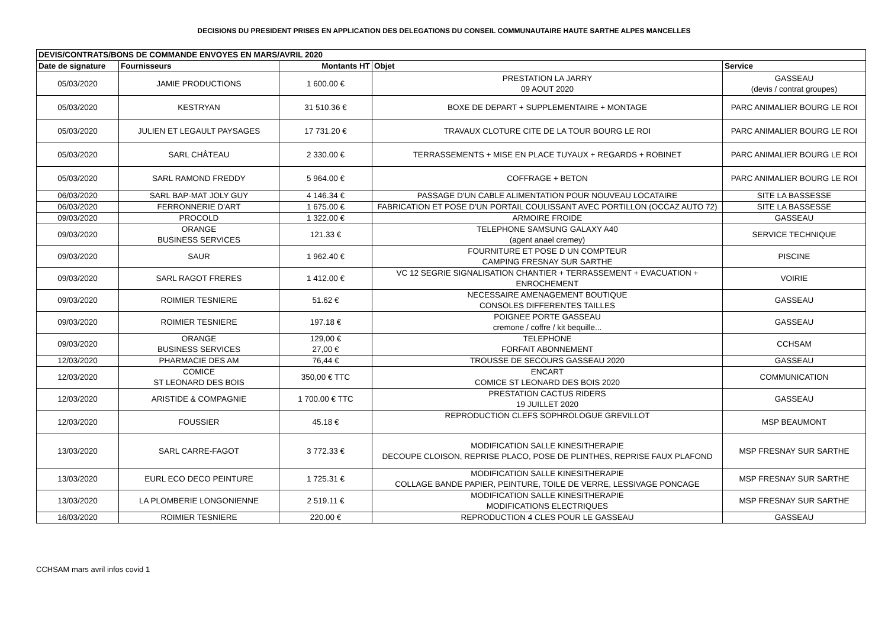DECISIONS DU PRESIDENT PRISES EN APPLICATION DES DELEGATIONS DU CONSEIL COMMUNAUTAIRE HAUTE SARTHE ALPES MANCELLES
| DEVIS/CONTRATS/BONS DE COMMANDE ENVOYES EN MARS/AVRIL 2020 | | | | |
| --- | --- | --- | --- | --- |
| Date de signature | Fournisseurs | Montants HT | Objet | Service |
| 05/03/2020 | JAMIE PRODUCTIONS | 1 600.00 € | PRESTATION LA JARRY 09 AOUT 2020 | GASSEAU (devis / contrat groupes) |
| 05/03/2020 | KESTRYAN | 31 510.36 € | BOXE DE DEPART + SUPPLEMENTAIRE + MONTAGE | PARC ANIMALIER BOURG LE ROI |
| 05/03/2020 | JULIEN ET LEGAULT PAYSAGES | 17 731.20 € | TRAVAUX CLOTURE CITE DE LA TOUR BOURG LE ROI | PARC ANIMALIER BOURG LE ROI |
| 05/03/2020 | SARL CHÂTEAU | 2 330.00 € | TERRASSEMENTS + MISE EN PLACE TUYAUX + REGARDS + ROBINET | PARC ANIMALIER BOURG LE ROI |
| 05/03/2020 | SARL RAMOND FREDDY | 5 964.00 € | COFFRAGE + BETON | PARC ANIMALIER BOURG LE ROI |
| 06/03/2020 | SARL BAP-MAT JOLY GUY | 4 146.34 € | PASSAGE D'UN CABLE ALIMENTATION POUR NOUVEAU LOCATAIRE | SITE LA BASSESSE |
| 06/03/2020 | FERRONNERIE D'ART | 1 675.00 € | FABRICATION ET POSE D'UN PORTAIL COULISSANT AVEC PORTILLON (OCCAZ AUTO 72) | SITE LA BASSESSE |
| 09/03/2020 | PROCOLD | 1 322.00 € | ARMOIRE FROIDE | GASSEAU |
| 09/03/2020 | ORANGE BUSINESS SERVICES | 121.33 € | TELEPHONE SAMSUNG GALAXY A40 (agent anael cremey) | SERVICE TECHNIQUE |
| 09/03/2020 | SAUR | 1 962.40 € | FOURNITURE ET POSE D UN COMPTEUR CAMPING FRESNAY SUR SARTHE | PISCINE |
| 09/03/2020 | SARL RAGOT FRERES | 1 412.00 € | VC 12 SEGRIE SIGNALISATION CHANTIER + TERRASSEMENT + EVACUATION + ENROCHEMENT | VOIRIE |
| 09/03/2020 | ROIMIER TESNIERE | 51.62 € | NECESSAIRE AMENAGEMENT BOUTIQUE CONSOLES DIFFERENTES TAILLES | GASSEAU |
| 09/03/2020 | ROIMIER TESNIERE | 197.18 € | POIGNEE PORTE GASSEAU cremone / coffre / kit bequille... | GASSEAU |
| 09/03/2020 | ORANGE BUSINESS SERVICES | 129,00 € 27,00 € | TELEPHONE FORFAIT ABONNEMENT | CCHSAM |
| 12/03/2020 | PHARMACIE DES AM | 76,44 € | TROUSSE DE SECOURS GASSEAU 2020 | GASSEAU |
| 12/03/2020 | COMICE ST LEONARD DES BOIS | 350,00 € TTC | ENCART COMICE ST LEONARD DES BOIS 2020 | COMMUNICATION |
| 12/03/2020 | ARISTIDE & COMPAGNIE | 1 700.00 € TTC | PRESTATION CACTUS RIDERS 19 JUILLET 2020 | GASSEAU |
| 12/03/2020 | FOUSSIER | 45.18 € | REPRODUCTION CLEFS SOPHROLOGUE GREVILLOT | MSP BEAUMONT |
| 13/03/2020 | SARL CARRE-FAGOT | 3 772.33 € | MODIFICATION SALLE KINESITHERAPIE DECOUPE CLOISON, REPRISE PLACO, POSE DE PLINTHES, REPRISE FAUX PLAFOND | MSP FRESNAY SUR SARTHE |
| 13/03/2020 | EURL ECO DECO PEINTURE | 1 725.31 € | MODIFICATION SALLE KINESITHERAPIE COLLAGE BANDE PAPIER, PEINTURE, TOILE DE VERRE, LESSIVAGE PONCAGE | MSP FRESNAY SUR SARTHE |
| 13/03/2020 | LA PLOMBERIE LONGONIENNE | 2 519.11 € | MODIFICATION SALLE KINESITHERAPIE MODIFICATIONS ELECTRIQUES | MSP FRESNAY SUR SARTHE |
| 16/03/2020 | ROIMIER TESNIERE | 220.00 € | REPRODUCTION 4 CLES POUR LE GASSEAU | GASSEAU |
CCHSAM mars avril infos covid 1